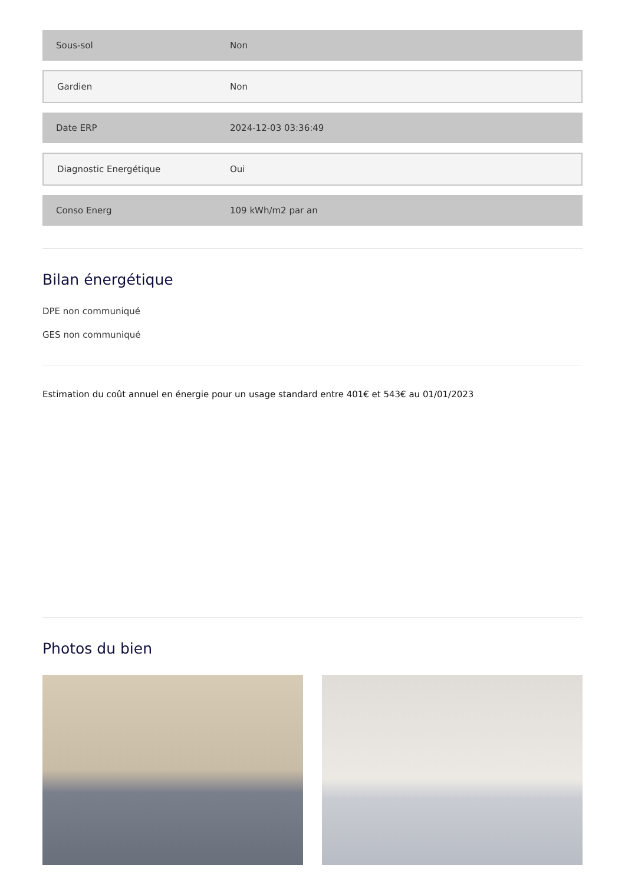| Sous-sol | Non |
| Gardien | Non |
| Date ERP | 2024-12-03 03:36:49 |
| Diagnostic Energétique | Oui |
| Conso Energ | 109 kWh/m2 par an |
Bilan énergétique
DPE non communiqué
GES non communiqué
Estimation du coût annuel en énergie pour un usage standard entre 401€ et 543€ au 01/01/2023
Photos du bien